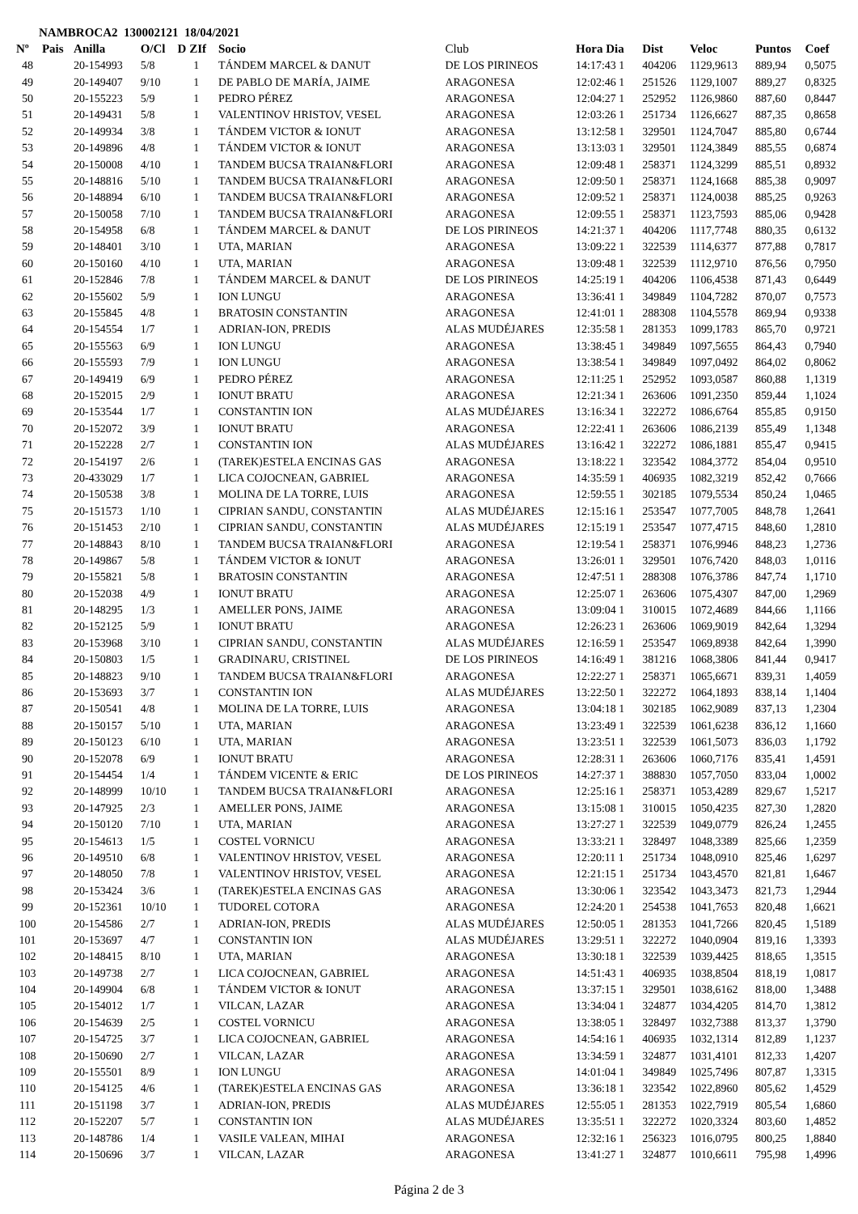NAMBROCA2 130002121 18/04/2021
| Nº | Pais | Anilla | O/Cl | D ZIf | Socio | Club | Hora Dia | Dist | Veloc | Puntos | Coef |
| --- | --- | --- | --- | --- | --- | --- | --- | --- | --- | --- | --- |
| 48 | | 20-154993 | 5/8 | 1 | TÁNDEM MARCEL & DANUT | DE LOS PIRINEOS | 14:17:43 1 | 404206 | 1129,9613 | 889,94 | 0,5075 |
| 49 | | 20-149407 | 9/10 | 1 | DE PABLO DE MARÍA, JAIME | ARAGONESA | 12:02:46 1 | 251526 | 1129,1007 | 889,27 | 0,8325 |
| 50 | | 20-155223 | 5/9 | 1 | PEDRO PÉREZ | ARAGONESA | 12:04:27 1 | 252952 | 1126,9860 | 887,60 | 0,8447 |
| 51 | | 20-149431 | 5/8 | 1 | VALENTINOV HRISTOV, VESEL | ARAGONESA | 12:03:26 1 | 251734 | 1126,6627 | 887,35 | 0,8658 |
| 52 | | 20-149934 | 3/8 | 1 | TÁNDEM VICTOR & IONUT | ARAGONESA | 13:12:58 1 | 329501 | 1124,7047 | 885,80 | 0,6744 |
| 53 | | 20-149896 | 4/8 | 1 | TÁNDEM VICTOR & IONUT | ARAGONESA | 13:13:03 1 | 329501 | 1124,3849 | 885,55 | 0,6874 |
| 54 | | 20-150008 | 4/10 | 1 | TANDEM BUCSA TRAIAN&FLORI | ARAGONESA | 12:09:48 1 | 258371 | 1124,3299 | 885,51 | 0,8932 |
| 55 | | 20-148816 | 5/10 | 1 | TANDEM BUCSA TRAIAN&FLORI | ARAGONESA | 12:09:50 1 | 258371 | 1124,1668 | 885,38 | 0,9097 |
| 56 | | 20-148894 | 6/10 | 1 | TANDEM BUCSA TRAIAN&FLORI | ARAGONESA | 12:09:52 1 | 258371 | 1124,0038 | 885,25 | 0,9263 |
| 57 | | 20-150058 | 7/10 | 1 | TANDEM BUCSA TRAIAN&FLORI | ARAGONESA | 12:09:55 1 | 258371 | 1123,7593 | 885,06 | 0,9428 |
| 58 | | 20-154958 | 6/8 | 1 | TÁNDEM MARCEL & DANUT | DE LOS PIRINEOS | 14:21:37 1 | 404206 | 1117,7748 | 880,35 | 0,6132 |
| 59 | | 20-148401 | 3/10 | 1 | UTA, MARIAN | ARAGONESA | 13:09:22 1 | 322539 | 1114,6377 | 877,88 | 0,7817 |
| 60 | | 20-150160 | 4/10 | 1 | UTA, MARIAN | ARAGONESA | 13:09:48 1 | 322539 | 1112,9710 | 876,56 | 0,7950 |
| 61 | | 20-152846 | 7/8 | 1 | TÁNDEM MARCEL & DANUT | DE LOS PIRINEOS | 14:25:19 1 | 404206 | 1106,4538 | 871,43 | 0,6449 |
| 62 | | 20-155602 | 5/9 | 1 | ION LUNGU | ARAGONESA | 13:36:41 1 | 349849 | 1104,7282 | 870,07 | 0,7573 |
| 63 | | 20-155845 | 4/8 | 1 | BRATOSIN CONSTANTIN | ARAGONESA | 12:41:01 1 | 288308 | 1104,5578 | 869,94 | 0,9338 |
| 64 | | 20-154554 | 1/7 | 1 | ADRIAN-ION, PREDIS | ALAS MUDÉJARES | 12:35:58 1 | 281353 | 1099,1783 | 865,70 | 0,9721 |
| 65 | | 20-155563 | 6/9 | 1 | ION LUNGU | ARAGONESA | 13:38:45 1 | 349849 | 1097,5655 | 864,43 | 0,7940 |
| 66 | | 20-155593 | 7/9 | 1 | ION LUNGU | ARAGONESA | 13:38:54 1 | 349849 | 1097,0492 | 864,02 | 0,8062 |
| 67 | | 20-149419 | 6/9 | 1 | PEDRO PÉREZ | ARAGONESA | 12:11:25 1 | 252952 | 1093,0587 | 860,88 | 1,1319 |
| 68 | | 20-152015 | 2/9 | 1 | IONUT BRATU | ARAGONESA | 12:21:34 1 | 263606 | 1091,2350 | 859,44 | 1,1024 |
| 69 | | 20-153544 | 1/7 | 1 | CONSTANTIN ION | ALAS MUDÉJARES | 13:16:34 1 | 322272 | 1086,6764 | 855,85 | 0,9150 |
| 70 | | 20-152072 | 3/9 | 1 | IONUT BRATU | ARAGONESA | 12:22:41 1 | 263606 | 1086,2139 | 855,49 | 1,1348 |
| 71 | | 20-152228 | 2/7 | 1 | CONSTANTIN ION | ALAS MUDÉJARES | 13:16:42 1 | 322272 | 1086,1881 | 855,47 | 0,9415 |
| 72 | | 20-154197 | 2/6 | 1 | (TAREK)ESTELA ENCINAS GAS | ARAGONESA | 13:18:22 1 | 323542 | 1084,3772 | 854,04 | 0,9510 |
| 73 | | 20-433029 | 1/7 | 1 | LICA COJOCNEAN, GABRIEL | ARAGONESA | 14:35:59 1 | 406935 | 1082,3219 | 852,42 | 0,7666 |
| 74 | | 20-150538 | 3/8 | 1 | MOLINA DE LA TORRE, LUIS | ARAGONESA | 12:59:55 1 | 302185 | 1079,5534 | 850,24 | 1,0465 |
| 75 | | 20-151573 | 1/10 | 1 | CIPRIAN SANDU, CONSTANTIN | ALAS MUDÉJARES | 12:15:16 1 | 253547 | 1077,7005 | 848,78 | 1,2641 |
| 76 | | 20-151453 | 2/10 | 1 | CIPRIAN SANDU, CONSTANTIN | ALAS MUDÉJARES | 12:15:19 1 | 253547 | 1077,4715 | 848,60 | 1,2810 |
| 77 | | 20-148843 | 8/10 | 1 | TANDEM BUCSA TRAIAN&FLORI | ARAGONESA | 12:19:54 1 | 258371 | 1076,9946 | 848,23 | 1,2736 |
| 78 | | 20-149867 | 5/8 | 1 | TÁNDEM VICTOR & IONUT | ARAGONESA | 13:26:01 1 | 329501 | 1076,7420 | 848,03 | 1,0116 |
| 79 | | 20-155821 | 5/8 | 1 | BRATOSIN CONSTANTIN | ARAGONESA | 12:47:51 1 | 288308 | 1076,3786 | 847,74 | 1,1710 |
| 80 | | 20-152038 | 4/9 | 1 | IONUT BRATU | ARAGONESA | 12:25:07 1 | 263606 | 1075,4307 | 847,00 | 1,2969 |
| 81 | | 20-148295 | 1/3 | 1 | AMELLER PONS, JAIME | ARAGONESA | 13:09:04 1 | 310015 | 1072,4689 | 844,66 | 1,1166 |
| 82 | | 20-152125 | 5/9 | 1 | IONUT BRATU | ARAGONESA | 12:26:23 1 | 263606 | 1069,9019 | 842,64 | 1,3294 |
| 83 | | 20-153968 | 3/10 | 1 | CIPRIAN SANDU, CONSTANTIN | ALAS MUDÉJARES | 12:16:59 1 | 253547 | 1069,8938 | 842,64 | 1,3990 |
| 84 | | 20-150803 | 1/5 | 1 | GRADINARU, CRISTINEL | DE LOS PIRINEOS | 14:16:49 1 | 381216 | 1068,3806 | 841,44 | 0,9417 |
| 85 | | 20-148823 | 9/10 | 1 | TANDEM BUCSA TRAIAN&FLORI | ARAGONESA | 12:22:27 1 | 258371 | 1065,6671 | 839,31 | 1,4059 |
| 86 | | 20-153693 | 3/7 | 1 | CONSTANTIN ION | ALAS MUDÉJARES | 13:22:50 1 | 322272 | 1064,1893 | 838,14 | 1,1404 |
| 87 | | 20-150541 | 4/8 | 1 | MOLINA DE LA TORRE, LUIS | ARAGONESA | 13:04:18 1 | 302185 | 1062,9089 | 837,13 | 1,2304 |
| 88 | | 20-150157 | 5/10 | 1 | UTA, MARIAN | ARAGONESA | 13:23:49 1 | 322539 | 1061,6238 | 836,12 | 1,1660 |
| 89 | | 20-150123 | 6/10 | 1 | UTA, MARIAN | ARAGONESA | 13:23:51 1 | 322539 | 1061,5073 | 836,03 | 1,1792 |
| 90 | | 20-152078 | 6/9 | 1 | IONUT BRATU | ARAGONESA | 12:28:31 1 | 263606 | 1060,7176 | 835,41 | 1,4591 |
| 91 | | 20-154454 | 1/4 | 1 | TÁNDEM VICENTE & ERIC | DE LOS PIRINEOS | 14:27:37 1 | 388830 | 1057,7050 | 833,04 | 1,0002 |
| 92 | | 20-148999 | 10/10 | 1 | TANDEM BUCSA TRAIAN&FLORI | ARAGONESA | 12:25:16 1 | 258371 | 1053,4289 | 829,67 | 1,5217 |
| 93 | | 20-147925 | 2/3 | 1 | AMELLER PONS, JAIME | ARAGONESA | 13:15:08 1 | 310015 | 1050,4235 | 827,30 | 1,2820 |
| 94 | | 20-150120 | 7/10 | 1 | UTA, MARIAN | ARAGONESA | 13:27:27 1 | 322539 | 1049,0779 | 826,24 | 1,2455 |
| 95 | | 20-154613 | 1/5 | 1 | COSTEL VORNICU | ARAGONESA | 13:33:21 1 | 328497 | 1048,3389 | 825,66 | 1,2359 |
| 96 | | 20-149510 | 6/8 | 1 | VALENTINOV HRISTOV, VESEL | ARAGONESA | 12:20:11 1 | 251734 | 1048,0910 | 825,46 | 1,6297 |
| 97 | | 20-148050 | 7/8 | 1 | VALENTINOV HRISTOV, VESEL | ARAGONESA | 12:21:15 1 | 251734 | 1043,4570 | 821,81 | 1,6467 |
| 98 | | 20-153424 | 3/6 | 1 | (TAREK)ESTELA ENCINAS GAS | ARAGONESA | 13:30:06 1 | 323542 | 1043,3473 | 821,73 | 1,2944 |
| 99 | | 20-152361 | 10/10 | 1 | TUDOREL COTORA | ARAGONESA | 12:24:20 1 | 254538 | 1041,7653 | 820,48 | 1,6621 |
| 100 | | 20-154586 | 2/7 | 1 | ADRIAN-ION, PREDIS | ALAS MUDÉJARES | 12:50:05 1 | 281353 | 1041,7266 | 820,45 | 1,5189 |
| 101 | | 20-153697 | 4/7 | 1 | CONSTANTIN ION | ALAS MUDÉJARES | 13:29:51 1 | 322272 | 1040,0904 | 819,16 | 1,3393 |
| 102 | | 20-148415 | 8/10 | 1 | UTA, MARIAN | ARAGONESA | 13:30:18 1 | 322539 | 1039,4425 | 818,65 | 1,3515 |
| 103 | | 20-149738 | 2/7 | 1 | LICA COJOCNEAN, GABRIEL | ARAGONESA | 14:51:43 1 | 406935 | 1038,8504 | 818,19 | 1,0817 |
| 104 | | 20-149904 | 6/8 | 1 | TÁNDEM VICTOR & IONUT | ARAGONESA | 13:37:15 1 | 329501 | 1038,6162 | 818,00 | 1,3488 |
| 105 | | 20-154012 | 1/7 | 1 | VILCAN, LAZAR | ARAGONESA | 13:34:04 1 | 324877 | 1034,4205 | 814,70 | 1,3812 |
| 106 | | 20-154639 | 2/5 | 1 | COSTEL VORNICU | ARAGONESA | 13:38:05 1 | 328497 | 1032,7388 | 813,37 | 1,3790 |
| 107 | | 20-154725 | 3/7 | 1 | LICA COJOCNEAN, GABRIEL | ARAGONESA | 14:54:16 1 | 406935 | 1032,1314 | 812,89 | 1,1237 |
| 108 | | 20-150690 | 2/7 | 1 | VILCAN, LAZAR | ARAGONESA | 13:34:59 1 | 324877 | 1031,4101 | 812,33 | 1,4207 |
| 109 | | 20-155501 | 8/9 | 1 | ION LUNGU | ARAGONESA | 14:01:04 1 | 349849 | 1025,7496 | 807,87 | 1,3315 |
| 110 | | 20-154125 | 4/6 | 1 | (TAREK)ESTELA ENCINAS GAS | ARAGONESA | 13:36:18 1 | 323542 | 1022,8960 | 805,62 | 1,4529 |
| 111 | | 20-151198 | 3/7 | 1 | ADRIAN-ION, PREDIS | ALAS MUDÉJARES | 12:55:05 1 | 281353 | 1022,7919 | 805,54 | 1,6860 |
| 112 | | 20-152207 | 5/7 | 1 | CONSTANTIN ION | ALAS MUDÉJARES | 13:35:51 1 | 322272 | 1020,3324 | 803,60 | 1,4852 |
| 113 | | 20-148786 | 1/4 | 1 | VASILE VALEAN, MIHAI | ARAGONESA | 12:32:16 1 | 256323 | 1016,0795 | 800,25 | 1,8840 |
| 114 | | 20-150696 | 3/7 | 1 | VILCAN, LAZAR | ARAGONESA | 13:41:27 1 | 324877 | 1010,6611 | 795,98 | 1,4996 |
Página 2 de 3